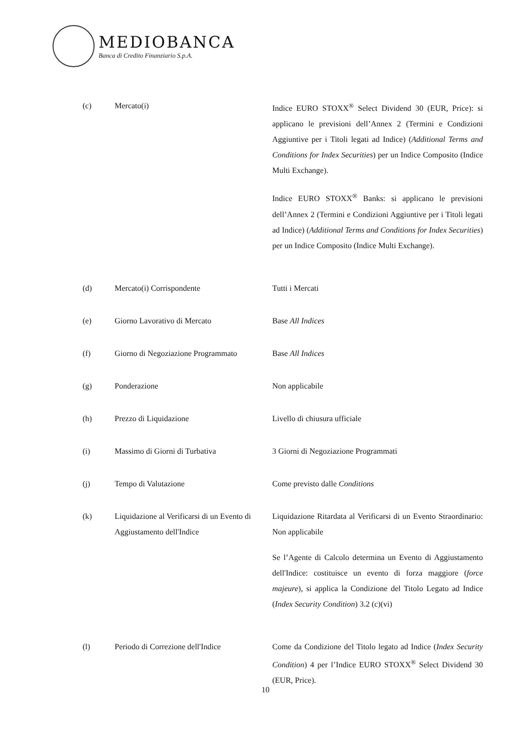MEDIOBANCA
Banca di Credito Finanziario S.p.A.
(c) Mercato(i) Indice EURO STOXX<sup>®</sup> Select Dividend 30 (EUR, Price): si applicano le previsioni dell’Annex 2 (Termini e Condizioni Aggiuntive per i Titoli legati ad Indice) (Additional Terms and Conditions for Index Securities) per un Indice Composito (Indice Multi Exchange).
Indice EURO STOXX<sup>®</sup> Banks: si applicano le previsioni dell’Annex 2 (Termini e Condizioni Aggiuntive per i Titoli legati ad Indice) (Additional Terms and Conditions for Index Securities) per un Indice Composito (Indice Multi Exchange).
(d) Mercato(i) Corrispondente Tutti i Mercati
(e) Giorno Lavorativo di Mercato Base All Indices
(f) Giorno di Negoziazione Programmato
Base All Indices
(g) Ponderazione Non applicabile
(h) Prezzo di Liquidazione Livello di chiusura ufficiale
(i) Massimo di Giorni di Turbativa 3 Giorni di Negoziazione Programmati
(j) Tempo di Valutazione Come previsto dalle Conditions
(k) Liquidazione al Verificarsi di un Evento di Aggiustamento dell'Indice
Liquidazione Ritardata al Verificarsi di un Evento Straordinario: Non applicabile
Se l’Agente di Calcolo determina un Evento di Aggiustamento dell'Indice: costituisce un evento di forza maggiore (force majeure), si applica la Condizione del Titolo Legato ad Indice (Index Security Condition) 3.2 (c)(vi)
(l) Periodo di Correzione dell'Indice
Come da Condizione del Titolo legato ad Indice (Index Security Condition) 4 per l’Indice EURO STOXX<sup>®</sup> Select Dividend 30 (EUR, Price).
10